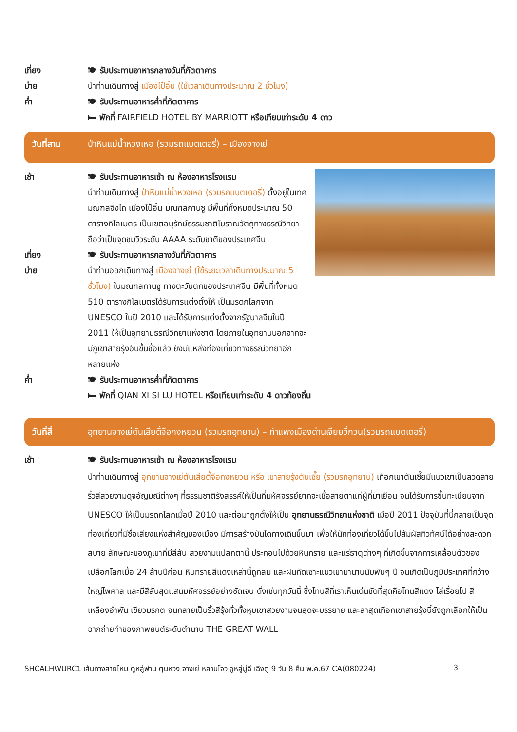เที่ยง 🍽 รับประทานอาหารกลางวันที่ภัตตาคาร
บ่าย นำท่านเดินทางสู่ เมืองไป๋อิ๋น (ใช้เวลาเดินทางประมาณ 2 ชั่วโมง)
ค่ำ 🍽 รับประทานอาหารค่ำที่ภัตตาคาร
🛏 พักที่ FAIRFIELD HOTEL BY MARRIOTT หรือเทียบเท่าระดับ 4 ดาว
วันที่สาม ป่าหินแม่น้ำหวงเหอ (รวมรถแบตเตอรี่) – เมืองจางเย่
เช้า 🍽 รับประทานอาหารเช้า ณ ห้องอาหารโรงแรม
นำท่านเดินทางสู่ ป่าหินแม่น้ำหวงเหอ (รวมรถแบตเตอรี่) ตั้งอยู่ในเทศมณฑลจิงไถ เมืองไป๋อิ๋น มณฑลกานซู มีพื้นที่ทั้งหมดประมาณ 50 ตารางกิโลเมตร เป็นเขตอนุรักษ์ธรรมชาติโบราณวัตถุทางธรณีวิทยา ถือว่าเป็นจุดชมวิวระดับ AAAA ระดับชาติของประเทศจีน
เที่ยง 🍽 รับประทานอาหารกลางวันที่ภัตตาคาร
บ่าย นำท่านออกเดินทางสู่ เมืองจางเย่ (ใช้ระยะเวลาเดินทางประมาณ 5 ชั่วโมง) ในมณฑลกานซู ทางตะวันตกของประเทศจีน มีพื้นที่ทั้งหมด 510 ตารางกิโลเมตรได้รับการแต่งตั้งให้ เป็นมรดกโลกจาก UNESCO ในปี 2010 และได้รับการแต่งตั้งจากรัฐบาลจีนในปี 2011 ให้เป็นอุทยานธรณีวิทยาแห่งชาติ โดยภายในอุทยานนอกจากจะมีภูเขาสายรุ้งอันขึ้นชื่อแล้ว ยังมีแหล่งท่องเที่ยวทางธรณีวิทยาอีกหลายแห่ง
ค่ำ 🍽 รับประทานอาหารค่ำที่ภัตตาคาร
🛏 พักที่ QIAN XI SI LU HOTEL หรือเทียบเท่าระดับ 4 ดาวท้องถิ่น
วันที่สี่ อุทยานจางเย่ตันเสียตี้จือกงหยวน (รวมรถอุทยาน) – กำแพงเมืองด่านเจียยวี่กวน(รวมรถแบตเตอรี่)
เช้า 🍽 รับประทานอาหารเช้า ณ ห้องอาหารโรงแรม
นำท่านเดินทางสู่ อุทยานจางเย่ตันเสียตี้จือกงหยวน หรือ เขาสายรุ้งตันเซี๊ย (รวมรถอุทยาน) เทือกเขาตันเซี๊ยมีแนวเขาเป็นลวดลาย ริ้วสีสวยงามดุจอัญมณีต่างๆ ที่ธรรมชาติรังสรรค์ให้เป็นที่มหัศจรรย์ยากจะเชื่อสายตาแก่ผู้ที่มาเยือน จนได้รับการขึ้นทะเบียนจาก UNESCO ให้เป็นมรดกโลกเมื่อปี 2010 และต่อมาถูกตั้งให้เป็น อุทยานธรณีวิทยาแห่งชาติ เมื่อปี 2011 ปัจจุบันที่นี่กลายเป็นจุดท่องเที่ยวที่มีชื่อเสียงแห่งสำคัญของเมือง มีการสร้างบันไดทางเดินขึ้นมา เพื่อให้นักท่องเที่ยวได้ขึ้นไปสัมผัสทิวทัศน์ได้อย่างสะดวกสบาย ลักษณะของภูเขาที่มีสีสัน สวยงามแปลกตานี้ ประกอบไปด้วยหินทราย และแร่ธาตุต่างๆ ที่เกิดขึ้นจากการเคลื่อนตัวของเปลือกโลกเมื่อ 24 ล้านปีก่อน หินทรายสีแดงเหล่านี้ถูกลม และฝนกัดเซาะแนวเขามานานนับพันๆ ปี จนเกิดเป็นภูมิประเทศที่กว้างใหญ่ไพศาล และมีสีสันสุดแสนมหัศจรรย์อย่างชัดเจน ดั่งเช่นทุกวันนี้ ซึ่งโทนสีที่เราเห็นเด่นชัดที่สุดคือโทนสีแดง ไล่เรื่อยไป สีเหลืองอำพัน เขียวมรกต จนกลายเป็นริ้วสีรุ้งทั่วทั้งหุบเขาสวยงามจนสุดจะบรรยาย และล่าสุดเทือกเขาสายรุ้งนี้ยังถูกเลือกให้เป็นฉากถ่ายทำของภาพยนต์ระดับตำนาน THE GREAT WALL
SHCALHWURC1 เส้นทางสายไหม ตู่หลู่ฟาน ตุนหวง จางเย่ หลานโจว อูหลู่มู่ฉี เฉิงตู 9 วัน 8 คืน พ.ค.67 CA(080224) 3